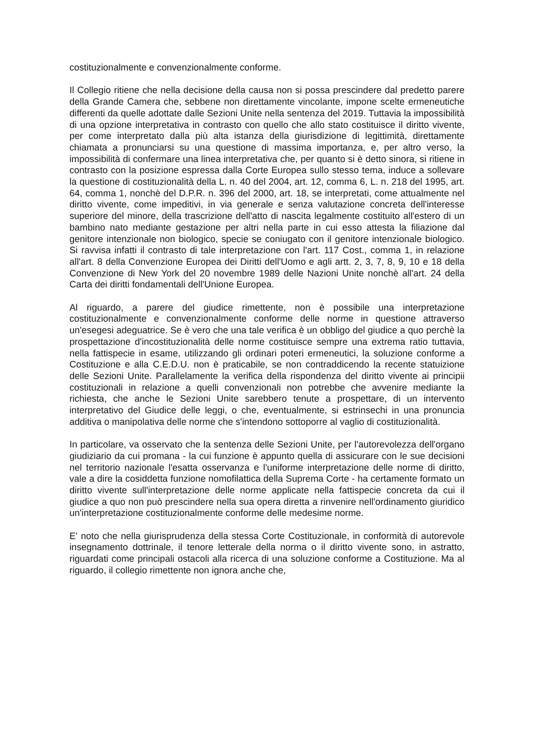costituzionalmente e convenzionalmente conforme.
Il Collegio ritiene che nella decisione della causa non si possa prescindere dal predetto parere della Grande Camera che, sebbene non direttamente vincolante, impone scelte ermeneutiche differenti da quelle adottate dalle Sezioni Unite nella sentenza del 2019. Tuttavia la impossibilità di una opzione interpretativa in contrasto con quello che allo stato costituisce il diritto vivente, per come interpretato dalla più alta istanza della giurisdizione di legittimità, direttamente chiamata a pronunciarsi su una questione di massima importanza, e, per altro verso, la impossibilità di confermare una linea interpretativa che, per quanto si è detto sinora, si ritiene in contrasto con la posizione espressa dalla Corte Europea sullo stesso tema, induce a sollevare la questione di costituzionalità della L. n. 40 del 2004, art. 12, comma 6, L. n. 218 del 1995, art. 64, comma 1, nonchè del D.P.R. n. 396 del 2000, art. 18, se interpretati, come attualmente nel diritto vivente, come impeditivi, in via generale e senza valutazione concreta dell'interesse superiore del minore, della trascrizione dell'atto di nascita legalmente costituito all'estero di un bambino nato mediante gestazione per altri nella parte in cui esso attesta la filiazione dal genitore intenzionale non biologico, specie se coniugato con il genitore intenzionale biologico. Si ravvisa infatti il contrasto di tale interpretazione con l'art. 117 Cost., comma 1, in relazione all'art. 8 della Convenzione Europea dei Diritti dell'Uomo e agli artt. 2, 3, 7, 8, 9, 10 e 18 della Convenzione di New York del 20 novembre 1989 delle Nazioni Unite nonchè all'art. 24 della Carta dei diritti fondamentali dell'Unione Europea.
Al riguardo, a parere del giudice rimettente, non è possibile una interpretazione costituzionalmente e convenzionalmente conforme delle norme in questione attraverso un'esegesi adeguatrice. Se è vero che una tale verifica è un obbligo del giudice a quo perchè la prospettazione d'incostituzionalità delle norme costituisce sempre una extrema ratio tuttavia, nella fattispecie in esame, utilizzando gli ordinari poteri ermeneutici, la soluzione conforme a Costituzione e alla C.E.D.U. non è praticabile, se non contraddicendo la recente statuizione delle Sezioni Unite. Parallelamente la verifica della rispondenza del diritto vivente ai principii costituzionali in relazione a quelli convenzionali non potrebbe che avvenire mediante la richiesta, che anche le Sezioni Unite sarebbero tenute a prospettare, di un intervento interpretativo del Giudice delle leggi, o che, eventualmente, si estrinsechi in una pronuncia additiva o manipolativa delle norme che s'intendono sottoporre al vaglio di costituzionalità.
In particolare, va osservato che la sentenza delle Sezioni Unite, per l'autorevolezza dell'organo giudiziario da cui promana - la cui funzione è appunto quella di assicurare con le sue decisioni nel territorio nazionale l'esatta osservanza e l'uniforme interpretazione delle norme di diritto, vale a dire la cosiddetta funzione nomofilattica della Suprema Corte - ha certamente formato un diritto vivente sull'interpretazione delle norme applicate nella fattispecie concreta da cui il giudice a quo non può prescindere nella sua opera diretta a rinvenire nell'ordinamento giuridico un'interpretazione costituzionalmente conforme delle medesime norme.
E' noto che nella giurisprudenza della stessa Corte Costituzionale, in conformità di autorevole insegnamento dottrinale, il tenore letterale della norma o il diritto vivente sono, in astratto, riguardati come principali ostacoli alla ricerca di una soluzione conforme a Costituzione. Ma al riguardo, il collegio rimettente non ignora anche che,